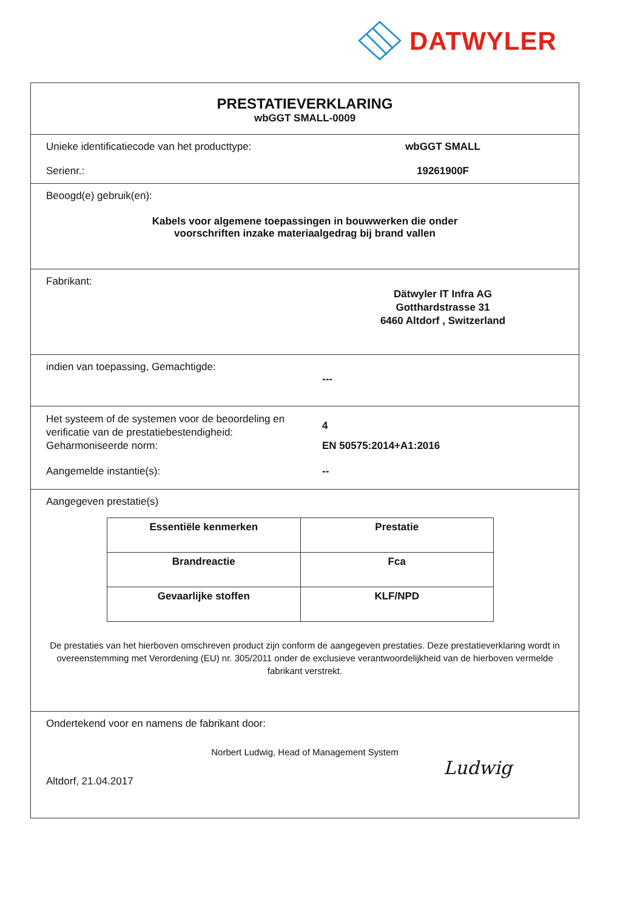DATWYLER
PRESTATIEVERKLARING
wbGGT SMALL-0009
Unieke identificatiecode van het producttype:
wbGGT SMALL
Serienr.: 19261900F
Beoogd(e) gebruik(en):
Kabels voor algemene toepassingen in bouwwerken die onder
voorschriften inzake materiaalgedrag bij brand vallen
Fabrikant:
Dätwyler IT Infra AG
Gotthardstrasse 31
6460 Altdorf , Switzerland
indien van toepassing, Gemachtigde:
---
Het systeem of de systemen voor de beoordeling en verificatie van de prestatiebestendigheid:
4
Geharmoniseerde norm: EN 50575:2014+A1:2016
Aangemelde instantie(s): --
Aangegeven prestatie(s)
| Essentiële kenmerken | Prestatie |
| --- | --- |
| Brandreactie | Fca |
| Gevaarlijke stoffen | KLF/NPD |
De prestaties van het hierboven omschreven product zijn conform de aangegeven prestaties. Deze prestatieverklaring wordt in overeenstemming met Verordening (EU) nr. 305/2011 onder de exclusieve verantwoordelijkheid van de hierboven vermelde fabrikant verstrekt.
Ondertekend voor en namens de fabrikant door:
Norbert Ludwig, Head of Management System
Altdorf, 21.04.2017
Ludwig